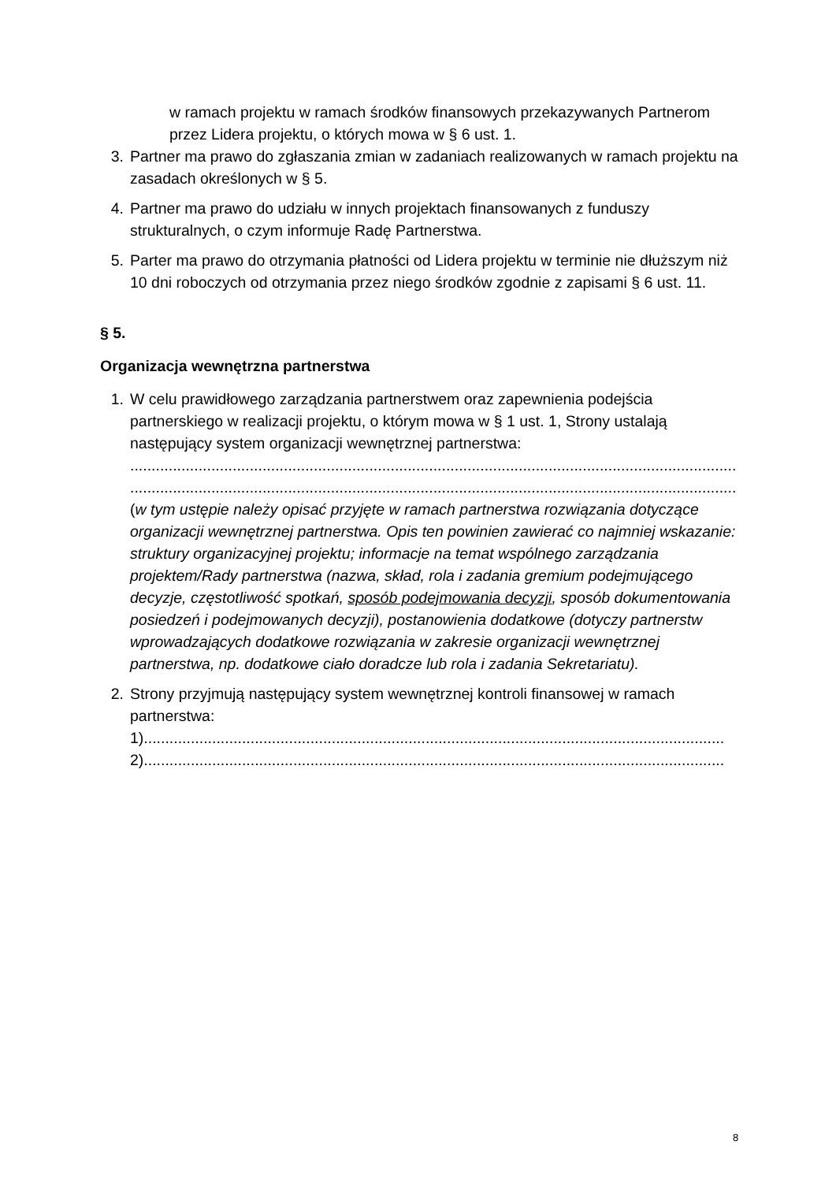w ramach projektu w ramach środków finansowych przekazywanych Partnerom przez Lidera projektu, o których mowa w § 6 ust. 1.
3. Partner ma prawo do zgłaszania zmian w zadaniach realizowanych w ramach projektu na zasadach określonych w § 5.
4. Partner ma prawo do udziału w innych projektach finansowanych z funduszy strukturalnych, o czym informuje Radę Partnerstwa.
5. Parter ma prawo do otrzymania płatności od Lidera projektu w terminie nie dłuższym niż 10 dni roboczych od otrzymania przez niego środków zgodnie z zapisami § 6 ust. 11.
§ 5.
Organizacja wewnętrzna partnerstwa
1. W celu prawidłowego zarządzania partnerstwem oraz zapewnienia podejścia partnerskiego w realizacji projektu, o którym mowa w § 1 ust. 1, Strony ustalają następujący system organizacji wewnętrznej partnerstwa:
..............................................................................................................................................
..............................................................................................................................................
(w tym ustępie należy opisać przyjęte w ramach partnerstwa rozwiązania dotyczące organizacji wewnętrznej partnerstwa. Opis ten powinien zawierać co najmniej wskazanie: struktury organizacyjnej projektu; informacje na temat wspólnego zarządzania projektem/Rady partnerstwa (nazwa, skład, rola i zadania gremium podejmującego decyzje, częstotliwość spotkań, sposób podejmowania decyzji, sposób dokumentowania posiedzeń i podejmowanych decyzji), postanowienia dodatkowe (dotyczy partnerstw wprowadzających dodatkowe rozwiązania w zakresie organizacji wewnętrznej partnerstwa, np. dodatkowe ciało doradcze lub rola i zadania Sekretariatu).
2. Strony przyjmują następujący system wewnętrznej kontroli finansowej w ramach partnerstwa:
1)........................................................................................................................................
2)........................................................................................................................................
8